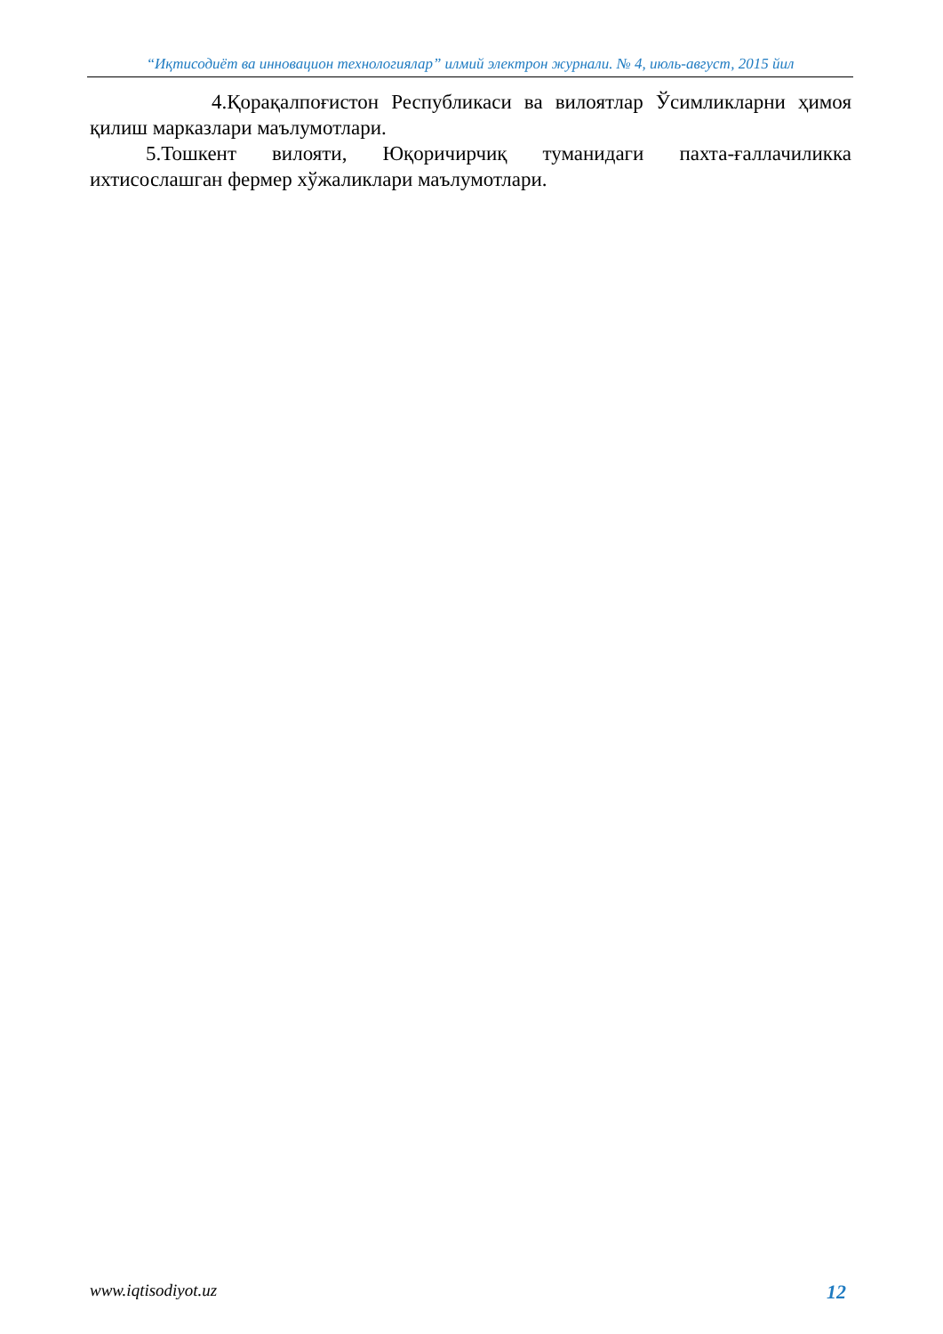“Иқтисодиёт ва инновацион технологиялар” илмий электрон журнали. № 4, июль-август, 2015 йил
4.Қорақалпоғистон Республикаси ва вилоятлар Ўсимликларни ҳимоя қилиш марказлари маълумотлари.
5.Тошкент вилояти, Юқоричирчиқ туманидаги пахта-ғаллачиликка ихтисослашган фермер хўжаликлари маълумотлари.
www.iqtisodiyot.uz 12